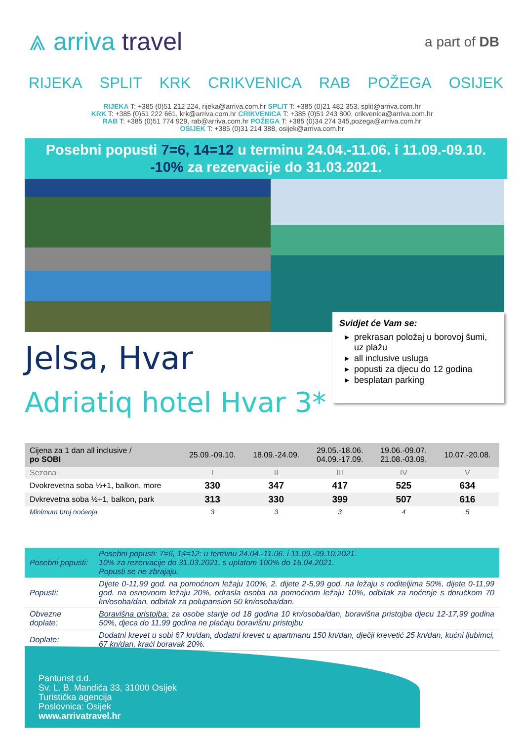⩓ arriva travel
a part of DB
RIJEKA SPLIT KRK CRIKVENICA RAB POŽEGA OSIJEK
RIJEKA T: +385 (0)51 212 224, rijeka@arriva.com.hr SPLIT T: +385 (0)21 482 353, split@arriva.com.hr
KRK T: +385 (0)51 222 661, krk@arriva.com.hr CRIKVENICA T: +385 (0)51 243 800, crikvenica@arriva.com.hr
RAB T: +385 (0)51 774 929, rab@arriva.com.hr POŽEGA T: +385 (0)34 274 345,pozega@arriva.com.hr
OSIJEK T: +385 (0)31 214 388, osijek@arriva.com.hr
Posebni popusti 7=6, 14=12 u terminu 24.04.-11.06. i 11.09.-09.10.
-10% za rezervacije do 31.03.2021.
Jelsa, Hvar
Adriatiq hotel Hvar 3*
Svidjet će Vam se:
prekrasan položaj u borovoj šumi, uz plažu
all inclusive usluga
popusti za djecu do 12 godina
besplatan parking
| Cijena za 1 dan all inclusive / po SOBI | 25.09.-09.10. | 18.09.-24.09. | 29.05.-18.06. 04.09.-17.09. | 19.06.-09.07. 21.08.-03.09. | 10.07.-20.08. |
| --- | --- | --- | --- | --- | --- |
| Sezona | I | II | III | IV | V |
| Dvokrevetna soba ½+1, balkon, more | 330 | 347 | 417 | 525 | 634 |
| Dvkrevetna soba ½+1, balkon, park | 313 | 330 | 399 | 507 | 616 |
| Minimum broj noćenja | 3 | 3 | 3 | 4 | 5 |
| Posebni popusti: | Posebni popusti: 7=6, 14=12: u terminu 24.04.-11.06. i 11.09.-09.10.2021. 10% za rezervacije do 31.03.2021. s uplatom 100% do 15.04.2021. Popusti se ne zbrajaju. |
| Popusti: | Dijete 0-11,99 god. na pomoćnom ležaju 100%, 2. dijete 2-5,99 god. na ležaju s roditeljima 50%, dijete 0-11,99 god. na osnovnom ležaju 20%, odrasla osoba na pomoćnom ležaju 10%, odbitak za noćenje s doručkom 70 kn/osoba/dan, odbitak za polupansion 50 kn/osoba/dan. |
| Obvezne doplate: | Boravišna pristojba: za osobe starije od 18 godina 10 kn/osoba/dan, boravišna pristojba djecu 12-17,99 godina 50%, djeca do 11,99 godina ne plaćaju boravišnu pristojbu |
| Doplate: | Dodatni krevet u sobi 67 kn/dan, dodatni krevet u apartmanu 150 kn/dan, dječji krevetić 25 kn/dan, kućni ljubimci, 67 kn/dan, kraći boravak 20%. |
Panturist d.d.
Sv. L. B. Mandića 33, 31000 Osijek
Turistička agencija
Poslovnica: Osijek
www.arrivatravel.hr